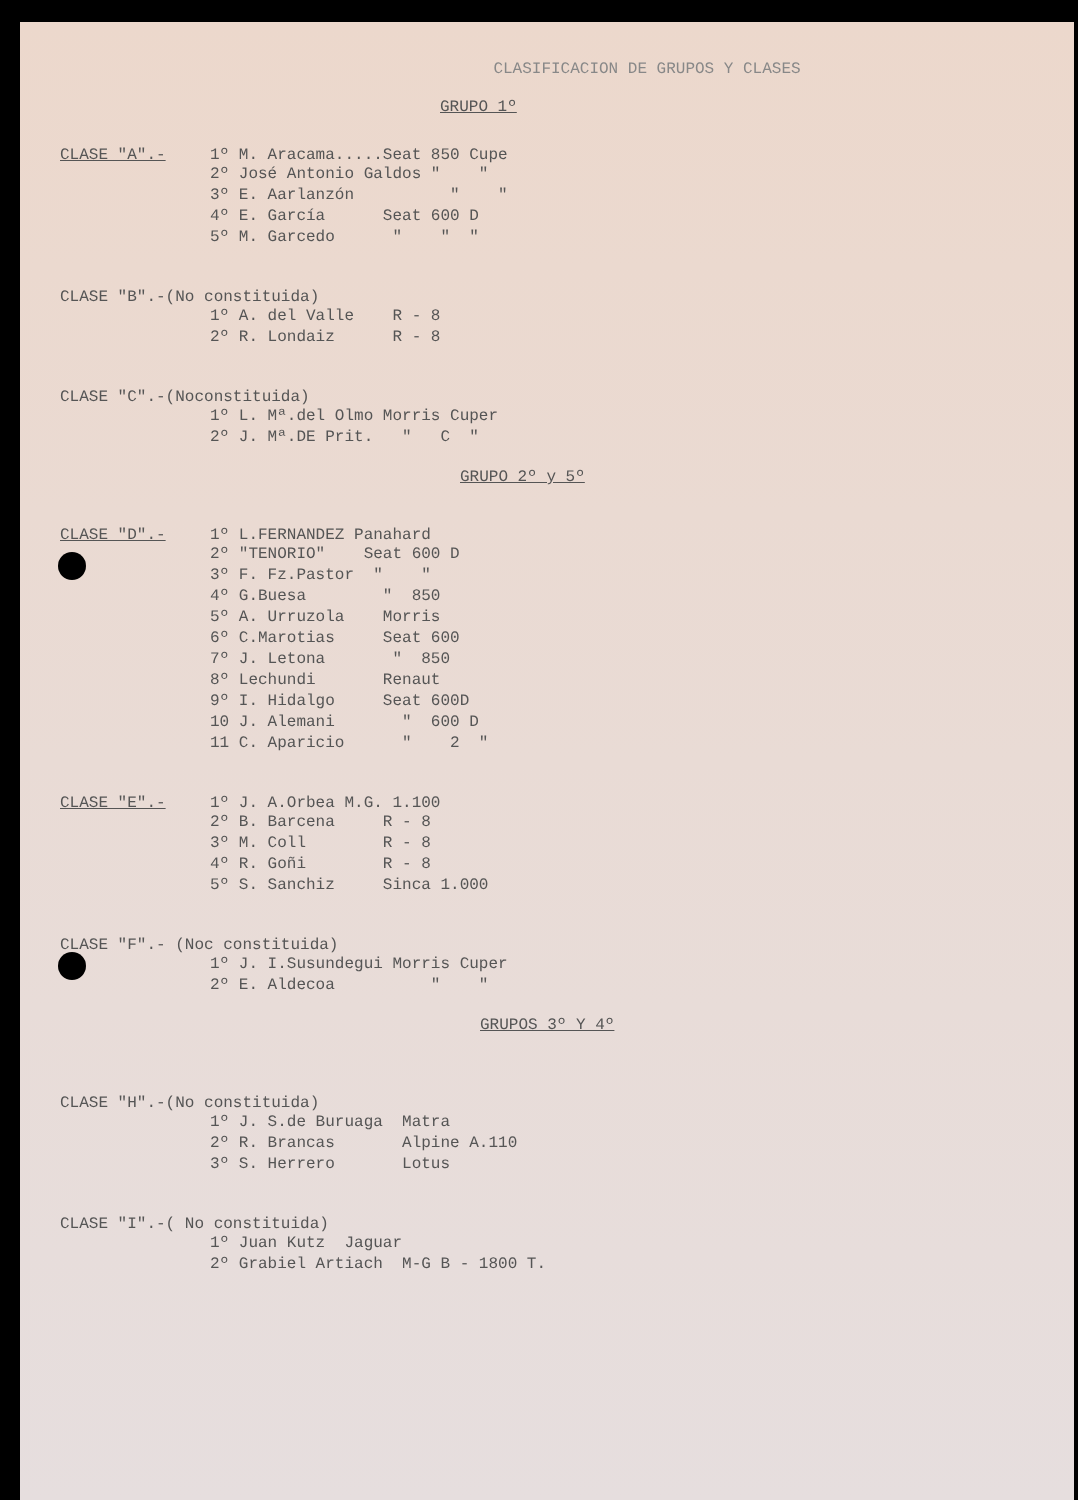CLASIFICACION DE GRUPOS Y CLASES
GRUPO 1º
CLASE "A".- 1º M. Aracama.....Seat 850 Cupe
2º José Antonio Galdos " " 3º E. Aarlanzón " " 4º E. García Seat 600 D 5º M. Garcedo " " "
CLASE "B".-(No constituida)
1º A. del Valle R - 8 2º R. Londaiz R - 8
CLASE "C".-(Noconstituida)
1º L. Mª.del Olmo Morris Cuper 2º J. Mª.DE Prit. " C "
GRUPO 2º y 5º
CLASE "D".- 1º L.FERNANDEZ Panahard
2º "TENORIO" Seat 600 D 3º F. Fz.Pastor " " 4º G.Buesa " 850 5º A. Urruzola Morris 6º C.Marotias Seat 600 7º J. Letona " 850 8º Lechundi Renaut 9º I. Hidalgo Seat 600D 10 J. Alemani " 600 D 11 C. Aparicio " 2 "
CLASE "E".- 1º J. A.Orbea M.G. 1.100
2º B. Barcena R - 8 3º M. Coll R - 8 4º R. Goñi R - 8 5º S. Sanchiz Sinca 1.000
CLASE "F".- (Noc constituida)
1º J. I.Susundegui Morris Cuper 2º E. Aldecoa " "
GRUPOS 3º Y 4º
CLASE "H".-(No constituida)
1º J. S.de Buruaga Matra 2º R. Brancas Alpine A.110 3º S. Herrero Lotus
CLASE "I".-( No constituida)
1º Juan Kutz Jaguar 2º Grabiel Artiach M-G B - 1800 T.